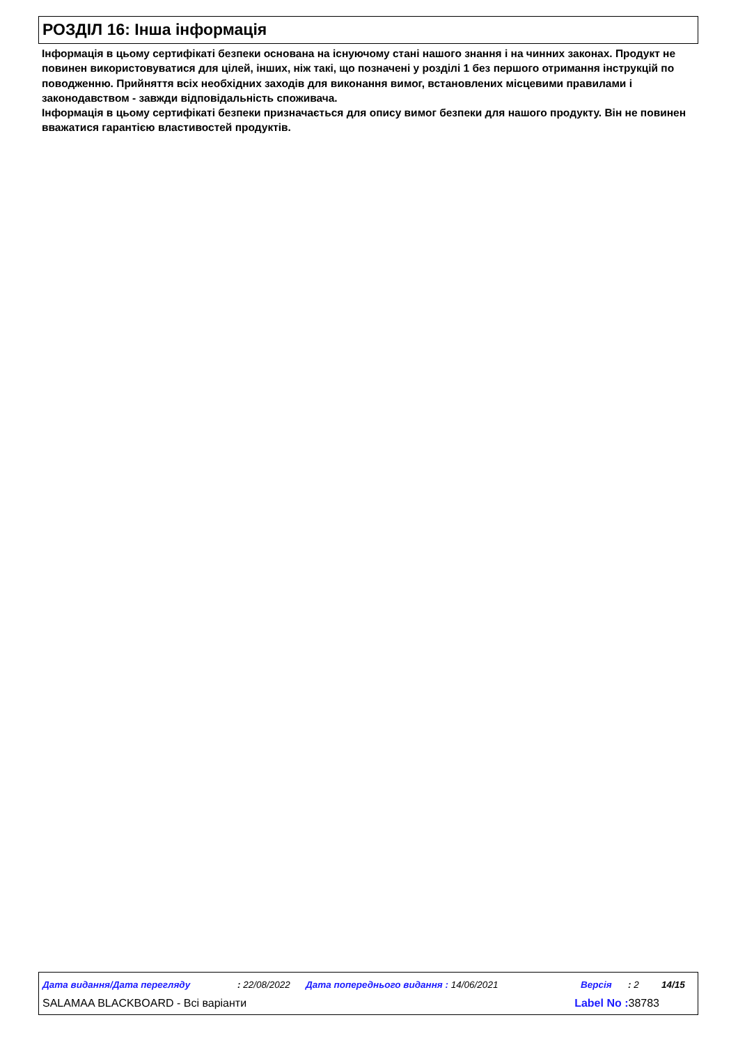РОЗДІЛ 16: Інша інформація
Інформація в цьому сертифікаті безпеки основана на існуючому стані нашого знання і на чинних законах. Продукт не повинен використовуватися для цілей, інших, ніж такі, що позначені у розділі 1 без першого отримання інструкцій по поводженню. Прийняття всіх необхідних заходів для виконання вимог, встановлених місцевими правилами і законодавством - завжди відповідальність споживача.
Інформація в цьому сертифікаті безпеки призначається для опису вимог безпеки для нашого продукту. Він не повинен вважатися гарантією властивостей продуктів.
Дата видання/Дата перегляду: 22/08/2022 Дата попереднього видання : 14/06/2021 Версія: 2 14/15
SALAMAA BLACKBOARD - Всі варіанти Label No : 38783